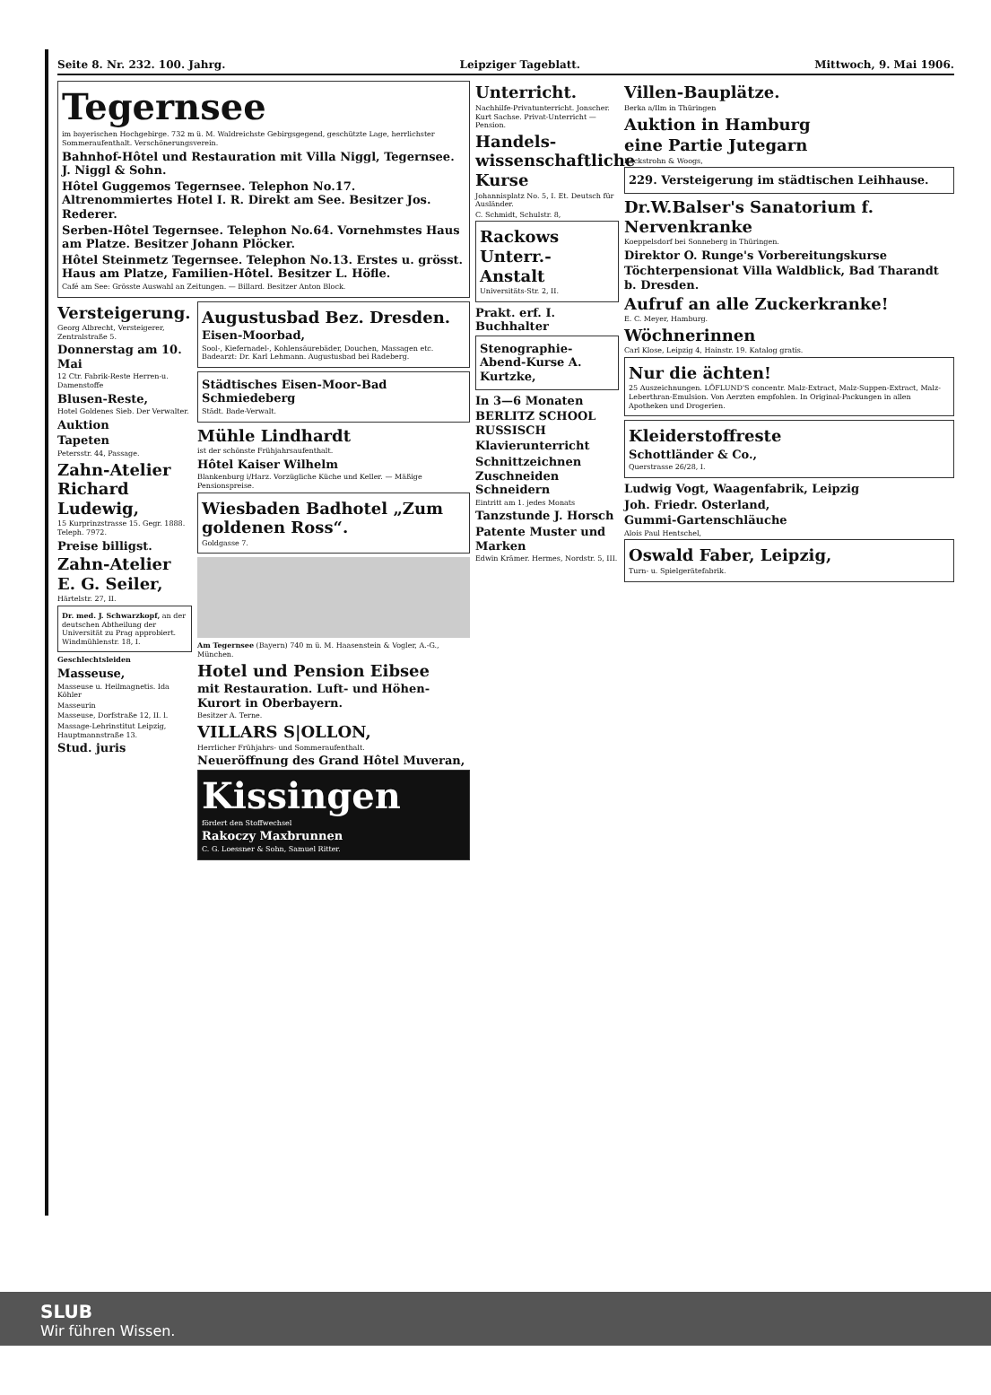Seite 8. Nr. 232. 100. Jahrg. Leipziger Tageblatt. Mittwoch, 9. Mai 1906.
Tegernsee
im bayerischen Hochgebirge. 732 m ü. M. Waldreichste Gebirgsgegend, geschützte Lage, herrlichster Sommeraufenthalt. Verschönerungsverein.
Bahnhof-Hôtel und Restauration mit Villa Niggl, Tegernsee. J. Niggl & Sohn.
Hôtel Guggemos Tegernsee. Telephon No.17. Altrenommiertes Hotel I. R. Direkt am See. Besitzer Jos. Rederer.
Serben-Hôtel Tegernsee. Telephon No.64. Vornehmstes Haus am Platze. Besitzer Johann Plöcker.
Hôtel Steinmetz Tegernsee. Telephon No.13. Erstes u. grösst. Haus am Platze, Familien-Hôtel. Besitzer L. Höfle.
Café am See: Grösste Auswahl an Zeitungen. — Billard. Besitzer Anton Block.
Versteigerung.
Georg Albrecht, Versteigerer, Zentralstraße 5.
Donnerstag am 10. Mai
12 Ctr. Fabrik-Reste Herren-u. Damenstoffe
Blusen-Reste,
Hotel Goldenes Sieb. Der Verwalter.
Auktion
Tapeten
Petersstr. 44, Passage.
Zahn-Atelier Richard Ludewig,
15 Kurprinzstrasse 15. Gegr. 1888. Teleph. 7972.
Preise billigst.
Zahn-Atelier E. G. Seiler,
Härtelstr. 27, II.
Dr. med. J. Schwarzkopf, an der deutschen Abtheilung der Universität zu Prag approbiert. Windmühlenstr. 18, I.
Geschlechtsleiden
Masseuse,
Masseuse u. Heilmagnetis. Ida Köhler
Masseurin
Masseuse, Dorfstraße 12, II. l.
Massage-Lehrinstitut Leipzig, Hauptmannstraße 13.
Stud. juris
Augustusbad Bez. Dresden.
Eisen-Moorbad,
Sool-, Kiefernadel-, Kohlensäurebäder, Douchen, Massagen etc. Badearzt: Dr. Karl Lehmann. Augustusbad bei Radeberg.
Städtisches Eisen-Moor-Bad Schmiedeberg
Städt. Bade-Verwalt.
Mühle Lindhardt
ist der schönste Frühjahrsaufenthalt.
Hôtel Kaiser Wilhelm
Blankenburg i/Harz. Vorzügliche Küche und Keller. — Mäßige Pensionspreise.
Wiesbaden Badhotel „Zum goldenen Ross“.
Goldgasse 7.
Am Tegernsee (Bayern) 740 m ü. M. Haasenstein & Vogler, A.-G., München.
Hotel und Pension Eibsee
mit Restauration. Luft- und Höhen-Kurort in Oberbayern.
Besitzer A. Terne.
VILLARS S|OLLON,
Herrlicher Frühjahrs- und Sommeraufenthalt.
Neueröffnung des Grand Hôtel Muveran,
Kissingen
fördert den Stoffwechsel
Rakoczy Maxbrunnen
C. G. Loessner & Sohn, Samuel Ritter.
Unterricht.
Nachhilfe-Privatunterricht. Jonscher. Kurt Sachse. Privat-Unterricht — Pension.
Handels-wissenschaftliche Kurse
Johannisplatz No. 5, I. Et. Deutsch für Ausländer.
C. Schmidt, Schulstr. 8,
Rackows Unterr.-Anstalt
Universitäts-Str. 2, II.
Prakt. erf. I. Buchhalter
Stenographie-Abend-Kurse A. Kurtzke,
In 3—6 Monaten
BERLITZ SCHOOL RUSSISCH
Klavierunterricht
Schnittzeichnen Zuschneiden Schneidern
Eintritt am 1. jedes Monats
Tanzstunde J. Horsch
Patente Muster und Marken
Edwin Krämer. Hermes, Nordstr. 5, III.
Villen-Bauplätze.
Berka a/Ilm in Thüringen
Auktion in Hamburg
eine Partie Jutegarn
Rockstrohn & Woogs,
229. Versteigerung im städtischen Leihhause.
Dr.W.Balser's Sanatorium f. Nervenkranke
Koeppelsdorf bei Sonneberg in Thüringen.
Direktor O. Runge's Vorbereitungskurse
Töchterpensionat Villa Waldblick, Bad Tharandt b. Dresden.
Aufruf an alle Zuckerkranke!
E. C. Meyer, Hamburg.
Wöchnerinnen
Carl Klose, Leipzig 4, Hainstr. 19. Katalog gratis.
Nur die ächten!
25 Auszeichnungen. LÖFLUND'S concentr. Malz-Extract, Malz-Suppen-Extract, Malz-Leberthran-Emulsion. Von Aerzten empfohlen. In Original-Packungen in allen Apotheken und Drogerien.
Kleiderstoffreste
Schottländer & Co.,
Querstrasse 26/28, I.
Ludwig Vogt, Waagenfabrik, Leipzig
Joh. Friedr. Osterland,
Gummi-Gartenschläuche
Alois Paul Hentschel,
Oswald Faber, Leipzig,
Turn- u. Spielgerätefabrik.
SLUB
Wir führen Wissen.